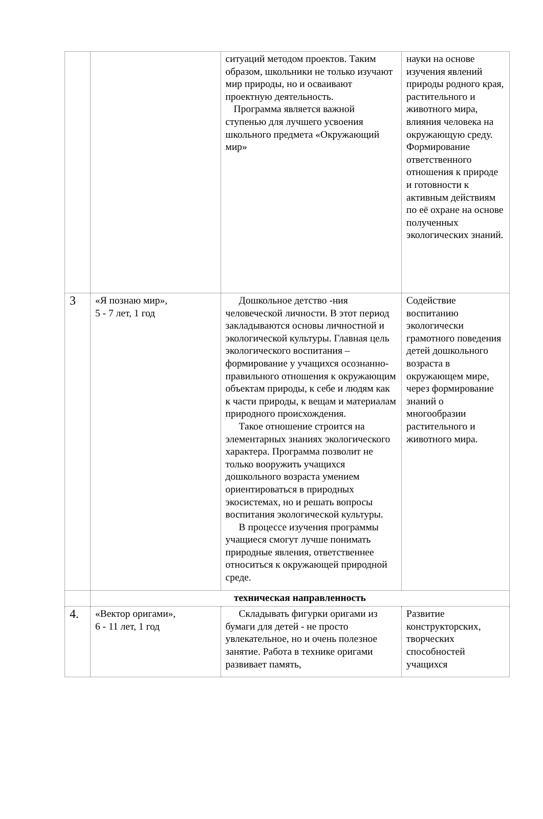| | | ситуаций методом проектов. Таким образом, школьники не только изучают мир природы, но и осваивают проектную деятельность. Программа является важной ступенью для лучшего усвоения школьного предмета «Окружающий мир» | науки на основе изучения явлений природы родного края, растительного и животного мира, влияния человека на окружающую среду. Формирование ответственного отношения к природе и готовности к активным действиям по её охране на основе полученных экологических знаний. |
| 3 | «Я познаю мир», 5 - 7 лет, 1 год | Дошкольное детство -ния человеческой личности. В этот период закладываются основы личностной и экологической культуры. Главная цель экологического воспитания – формирование у учащихся осознанно-правильного отношения к окружающим объектам природы, к себе и людям как к части природы, к вещам и материалам природного происхождения. Такое отношение строится на элементарных знаниях экологического характера. Программа позволит не только вооружить учащихся дошкольного возраста умением ориентироваться в природных экосистемах, но и решать вопросы воспитания экологической культуры. В процессе изучения программы учащиеся смогут лучше понимать природные явления, ответственнее относиться к окружающей природной среде. | Содействие воспитанию экологически грамотного поведения детей дошкольного возраста в окружающем мире, через формирование знаний о многообразии растительного и животного мира. |
| | техническая направленность | | |
| 4. | «Вектор оригами», 6 - 11 лет, 1 год | Складывать фигурки оригами из бумаги для детей - не просто увлекательное, но и очень полезное занятие. Работа в технике оригами развивает память, | Развитие конструкторских, творческих способностей учащихся |